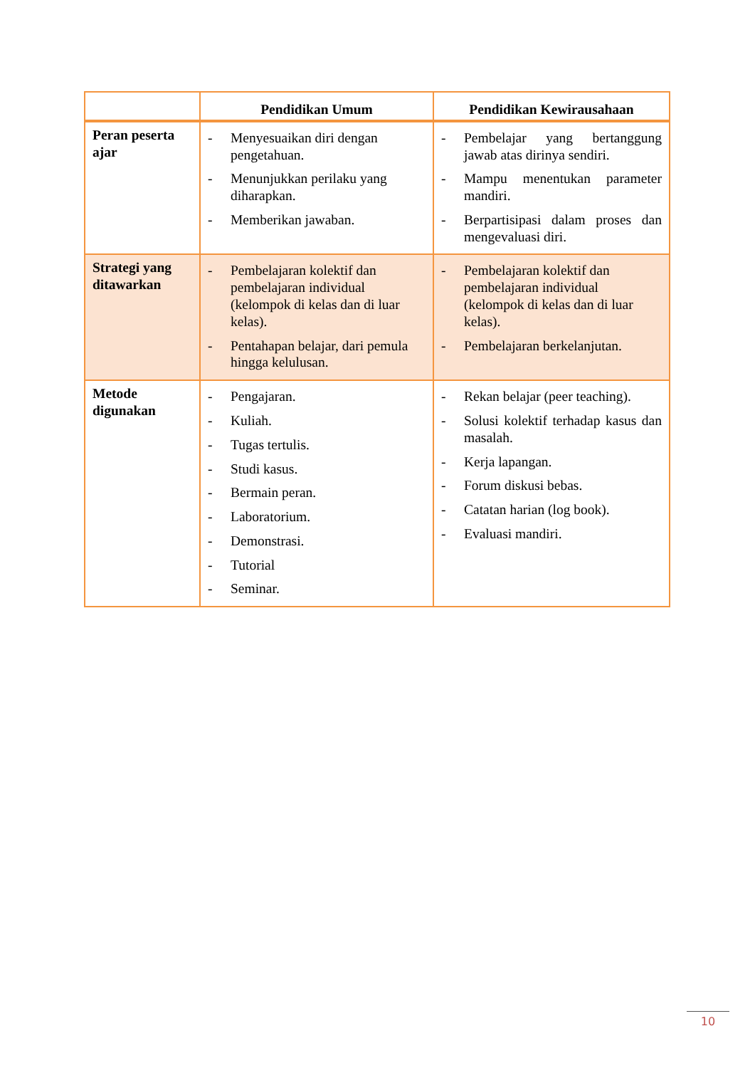| | Pendidikan Umum | Pendidikan Kewirausahaan |
| --- | --- | --- |
| Peran peserta ajar | - Menyesuaikan diri dengan pengetahuan. - Menunjukkan perilaku yang diharapkan. - Memberikan jawaban. | - Pembelajar yang bertanggung jawab atas dirinya sendiri. - Mampu menentukan parameter mandiri. - Berpartisipasi dalam proses dan mengevaluasi diri. |
| Strategi yang ditawarkan | - Pembelajaran kolektif dan pembelajaran individual (kelompok di kelas dan di luar kelas). - Pentahapan belajar, dari pemula hingga kelulusan. | - Pembelajaran kolektif dan pembelajaran individual (kelompok di kelas dan di luar kelas). - Pembelajaran berkelanjutan. |
| Metode digunakan | - Pengajaran. - Kuliah. - Tugas tertulis. - Studi kasus. - Bermain peran. - Laboratorium. - Demonstrasi. - Tutorial - Seminar. | - Rekan belajar (peer teaching). - Solusi kolektif terhadap kasus dan masalah. - Kerja lapangan. - Forum diskusi bebas. - Catatan harian (log book). - Evaluasi mandiri. |
10